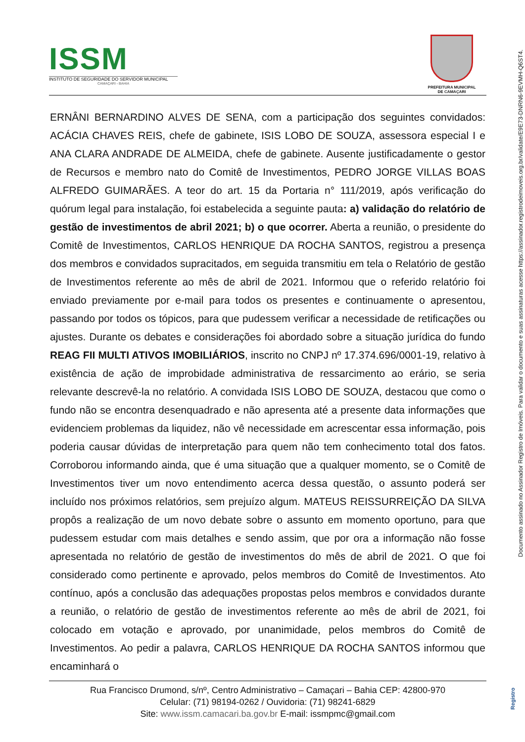ISSM
INSTITUTO DE SEGURIDADE DO SERVIDOR MUNICIPAL
CAMAÇARI - BAHIA
PREFEITURA MUNICIPAL
DE CAMAÇARI
ERNÂNI BERNARDINO ALVES DE SENA, com a participação dos seguintes convidados: ACÁCIA CHAVES REIS, chefe de gabinete, ISIS LOBO DE SOUZA, assessora especial I e ANA CLARA ANDRADE DE ALMEIDA, chefe de gabinete. Ausente justificadamente o gestor de Recursos e membro nato do Comitê de Investimentos, PEDRO JORGE VILLAS BOAS ALFREDO GUIMARÃES. A teor do art. 15 da Portaria n° 111/2019, após verificação do quórum legal para instalação, foi estabelecida a seguinte pauta: a) validação do relatório de gestão de investimentos de abril 2021; b) o que ocorrer. Aberta a reunião, o presidente do Comitê de Investimentos, CARLOS HENRIQUE DA ROCHA SANTOS, registrou a presença dos membros e convidados supracitados, em seguida transmitiu em tela o Relatório de gestão de Investimentos referente ao mês de abril de 2021. Informou que o referido relatório foi enviado previamente por e-mail para todos os presentes e continuamente o apresentou, passando por todos os tópicos, para que pudessem verificar a necessidade de retificações ou ajustes. Durante os debates e considerações foi abordado sobre a situação jurídica do fundo REAG FII MULTI ATIVOS IMOBILIÁRIOS, inscrito no CNPJ nº 17.374.696/0001-19, relativo à existência de ação de improbidade administrativa de ressarcimento ao erário, se seria relevante descrevê-la no relatório. A convidada ISIS LOBO DE SOUZA, destacou que como o fundo não se encontra desenquadrado e não apresenta até a presente data informações que evidenciem problemas da liquidez, não vê necessidade em acrescentar essa informação, pois poderia causar dúvidas de interpretação para quem não tem conhecimento total dos fatos. Corroborou informando ainda, que é uma situação que a qualquer momento, se o Comitê de Investimentos tiver um novo entendimento acerca dessa questão, o assunto poderá ser incluído nos próximos relatórios, sem prejuízo algum. MATEUS REISSURREIÇÃO DA SILVA propôs a realização de um novo debate sobre o assunto em momento oportuno, para que pudessem estudar com mais detalhes e sendo assim, que por ora a informação não fosse apresentada no relatório de gestão de investimentos do mês de abril de 2021. O que foi considerado como pertinente e aprovado, pelos membros do Comitê de Investimentos. Ato contínuo, após a conclusão das adequações propostas pelos membros e convidados durante a reunião, o relatório de gestão de investimentos referente ao mês de abril de 2021, foi colocado em votação e aprovado, por unanimidade, pelos membros do Comitê de Investimentos. Ao pedir a palavra, CARLOS HENRIQUE DA ROCHA SANTOS informou que encaminhará o
Rua Francisco Drumond, s/nº, Centro Administrativo – Camaçari – Bahia CEP: 42800-970
Celular: (71) 98194-0262 / Ouvidoria: (71) 98241-6829
Site: www.issm.camacari.ba.gov.br E-mail: issmpmc@gmail.com
Documento assinado no Assinador Registro de Imóveis. Para validar o documento e suas assinaturas acesse https://assinador.registrodeimoveis.org.br/validate/E9E73-DNRN6-9EVMH-Q6ST4.
Registro